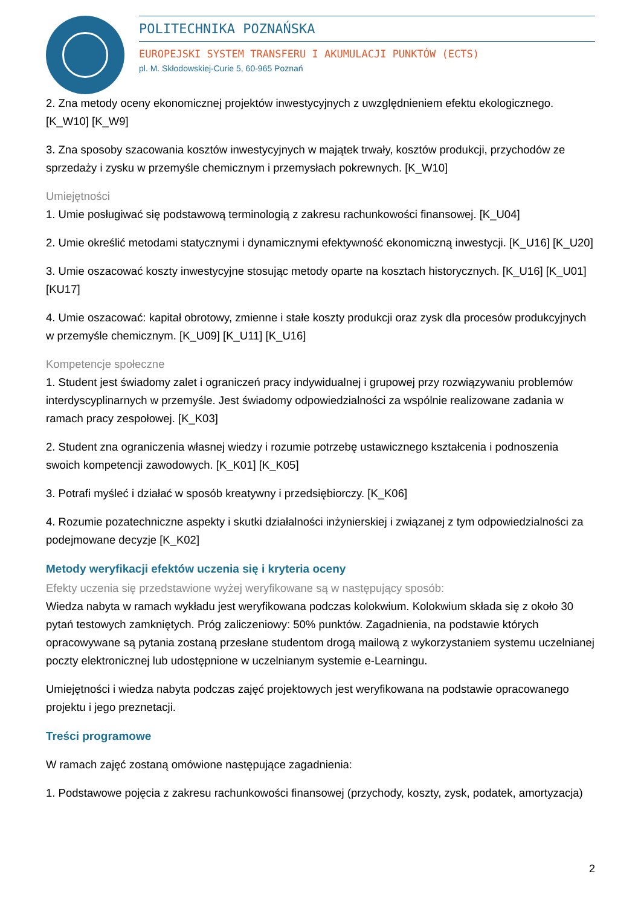POLITECHNIKA POZNAŃSKA
EUROPEJSKI SYSTEM TRANSFERU I AKUMULACJI PUNKTÓW (ECTS)
pl. M. Skłodowskiej-Curie 5, 60-965 Poznań
2. Zna metody oceny ekonomicznej projektów inwestycyjnych z uwzględnieniem efektu ekologicznego. [K_W10] [K_W9]
3. Zna sposoby szacowania kosztów inwestycyjnych w majątek trwały, kosztów produkcji, przychodów ze sprzedaży i zysku w przemyśle chemicznym i przemysłach pokrewnych. [K_W10]
Umiejętności
1. Umie posługiwać się podstawową terminologią z zakresu rachunkowości finansowej. [K_U04]
2. Umie określić metodami statycznymi i dynamicznymi efektywność ekonomiczną inwestycji. [K_U16] [K_U20]
3. Umie oszacować koszty inwestycyjne stosując metody oparte na kosztach historycznych. [K_U16] [K_U01] [KU17]
4. Umie oszacować: kapitał obrotowy, zmienne i stałe koszty produkcji oraz zysk dla procesów produkcyjnych w przemyśle chemicznym. [K_U09] [K_U11] [K_U16]
Kompetencje społeczne
1. Student jest świadomy zalet i ograniczeń pracy indywidualnej i grupowej przy rozwiązywaniu problemów interdyscyplinarnych w przemyśle. Jest świadomy odpowiedzialności za wspólnie realizowane zadania w ramach pracy zespołowej. [K_K03]
2. Student zna ograniczenia własnej wiedzy i rozumie potrzebę ustawicznego kształcenia i podnoszenia swoich kompetencji zawodowych. [K_K01] [K_K05]
3. Potrafi myśleć i działać w sposób kreatywny i przedsiębiorczy. [K_K06]
4. Rozumie pozatechniczne aspekty i skutki działalności inżynierskiej i związanej z tym odpowiedzialności za podejmowane decyzje [K_K02]
Metody weryfikacji efektów uczenia się i kryteria oceny
Efekty uczenia się przedstawione wyżej weryfikowane są w następujący sposób:
Wiedza nabyta w ramach wykładu jest weryfikowana podczas kolokwium. Kolokwium składa się z około 30 pytań testowych zamkniętych. Próg zaliczeniowy: 50% punktów. Zagadnienia, na podstawie których opracowywane są pytania zostaną przesłane studentom drogą mailową z wykorzystaniem systemu uczelnianej poczty elektronicznej lub udostępnione w uczelnianym systemie e-Learningu.
Umiejętności i wiedza nabyta podczas zajęć projektowych jest weryfikowana na podstawie opracowanego projektu i jego preznetacji.
Treści programowe
W ramach zajęć zostaną omówione następujące zagadnienia:
1. Podstawowe pojęcia z zakresu rachunkowości finansowej (przychody, koszty, zysk, podatek, amortyzacja)
2